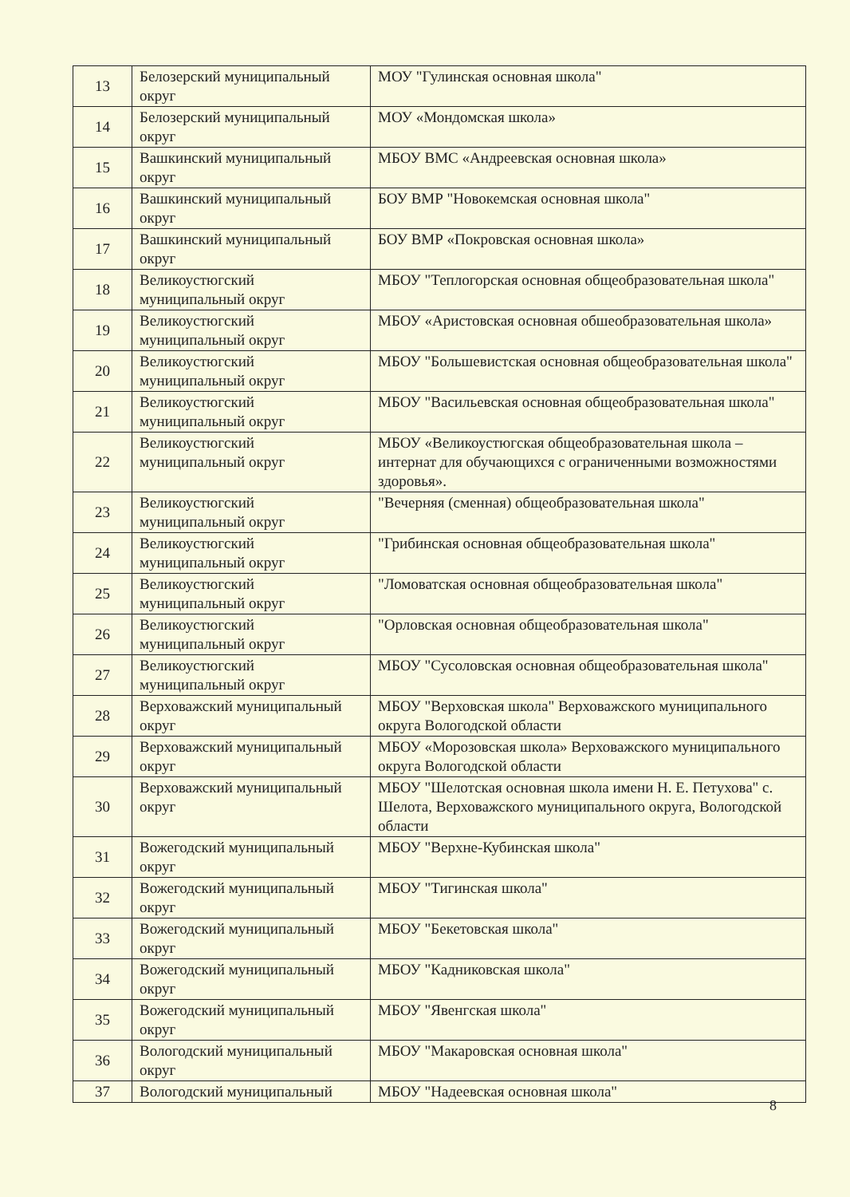| 13 | Белозерский муниципальный округ | МОУ "Гулинская основная школа" |
| 14 | Белозерский муниципальный округ | МОУ «Мондомская школа» |
| 15 | Вашкинский муниципальный округ | МБОУ ВМС «Андреевская основная школа» |
| 16 | Вашкинский муниципальный округ | БОУ ВМР "Новокемская основная школа" |
| 17 | Вашкинский муниципальный округ | БОУ ВМР «Покровская основная школа» |
| 18 | Великоустюгский муниципальный округ | МБОУ "Теплогорская основная общеобразовательная школа" |
| 19 | Великоустюгский муниципальный округ | МБОУ «Аристовская основная обшеобразовательная школа» |
| 20 | Великоустюгский муниципальный округ | МБОУ "Большевистская основная общеобразовательная школа" |
| 21 | Великоустюгский муниципальный округ | МБОУ "Васильевская основная общеобразовательная школа" |
| 22 | Великоустюгский муниципальный округ | МБОУ «Великоустюгская общеобразовательная школа – интернат для обучающихся с ограниченными возможностями здоровья». |
| 23 | Великоустюгский муниципальный округ | "Вечерняя (сменная) общеобразовательная школа" |
| 24 | Великоустюгский муниципальный округ | "Грибинская основная общеобразовательная школа" |
| 25 | Великоустюгский муниципальный округ | "Ломоватская основная общеобразовательная школа" |
| 26 | Великоустюгский муниципальный округ | "Орловская основная общеобразовательная школа" |
| 27 | Великоустюгский муниципальный округ | МБОУ "Сусоловская основная общеобразовательная школа" |
| 28 | Верховажский муниципальный округ | МБОУ "Верховская школа" Верховажского муниципального округа Вологодской области |
| 29 | Верховажский муниципальный округ | МБОУ «Морозовская школа» Верховажского муниципального округа Вологодской области |
| 30 | Верховажский муниципальный округ | МБОУ "Шелотская основная школа имени Н. Е. Петухова" с. Шелота, Верховажского муниципального округа, Вологодской области |
| 31 | Вожегодский муниципальный округ | МБОУ "Верхне-Кубинская школа" |
| 32 | Вожегодский муниципальный округ | МБОУ "Тигинская школа" |
| 33 | Вожегодский муниципальный округ | МБОУ "Бекетовская школа" |
| 34 | Вожегодский муниципальный округ | МБОУ "Кадниковская школа" |
| 35 | Вожегодский муниципальный округ | МБОУ "Явенгская школа" |
| 36 | Вологодский муниципальный округ | МБОУ "Макаровская основная школа" |
| 37 | Вологодский муниципальный | МБОУ "Надеевская основная школа" |
8